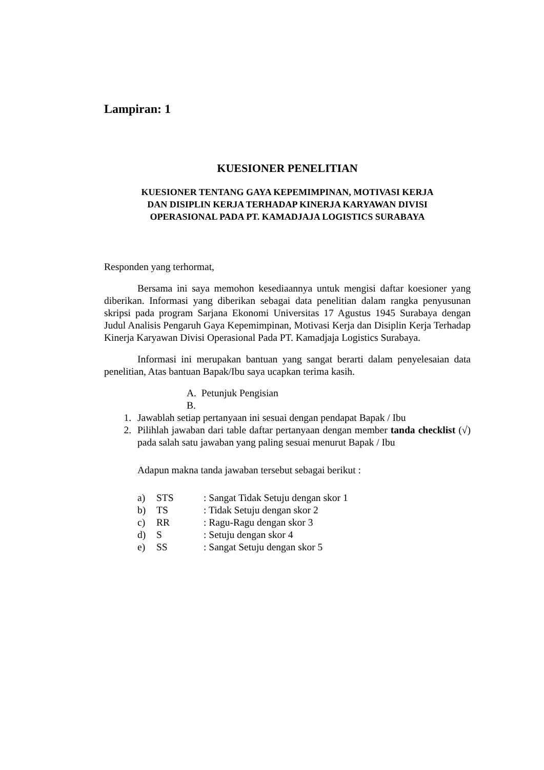Lampiran: 1
KUESIONER PENELITIAN
KUESIONER TENTANG GAYA KEPEMIMPINAN, MOTIVASI KERJA
DAN DISIPLIN KERJA TERHADAP KINERJA KARYAWAN DIVISI
OPERASIONAL PADA PT. KAMADJAJA LOGISTICS SURABAYA
Responden yang terhormat,
Bersama ini saya memohon kesediaannya untuk mengisi daftar koesioner yang diberikan. Informasi yang diberikan sebagai data penelitian dalam rangka penyusunan skripsi pada program Sarjana Ekonomi Universitas 17 Agustus 1945 Surabaya dengan Judul Analisis Pengaruh Gaya Kepemimpinan, Motivasi Kerja dan Disiplin Kerja Terhadap Kinerja Karyawan Divisi Operasional Pada PT. Kamadjaja Logistics Surabaya.
Informasi ini merupakan bantuan yang sangat berarti dalam penyelesaian data penelitian, Atas bantuan Bapak/Ibu saya ucapkan terima kasih.
A. Petunjuk Pengisian
B.
1. Jawablah setiap pertanyaan ini sesuai dengan pendapat Bapak / Ibu
2. Pilihlah jawaban dari table daftar pertanyaan dengan member tanda checklist (√) pada salah satu jawaban yang paling sesuai menurut Bapak / Ibu
Adapun makna tanda jawaban tersebut sebagai berikut :
a) STS: Sangat Tidak Setuju dengan skor 1
b) TS: Tidak Setuju dengan skor 2
c) RR: Ragu-Ragu dengan skor 3
d) S: Setuju dengan skor 4
e) SS: Sangat Setuju dengan skor 5